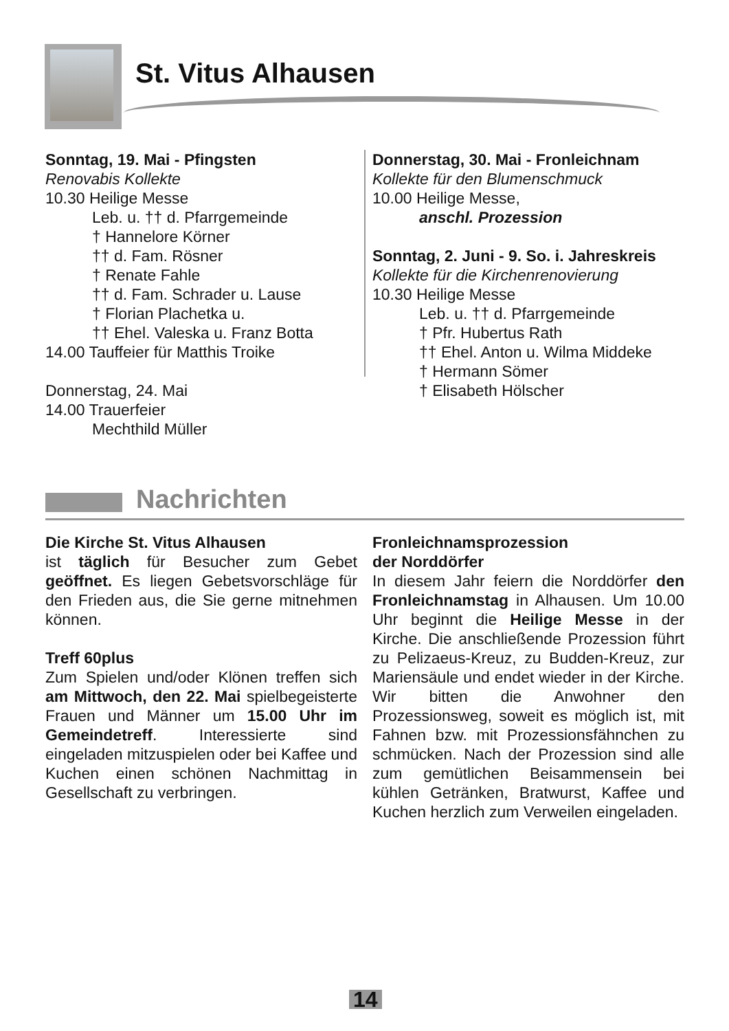St. Vitus Alhausen
Sonntag, 19. Mai - Pfingsten
Renovabis Kollekte
10.30 Heilige Messe
Leb. u. †† d. Pfarrgemeinde
† Hannelore Körner
†† d. Fam. Rösner
† Renate Fahle
†† d. Fam. Schrader u. Lause
† Florian Plachetka u.
†† Ehel. Valeska u. Franz Botta
14.00 Tauffeier für Matthis Troike
Donnerstag, 24. Mai
14.00 Trauerfeier
Mechthild Müller
Donnerstag, 30. Mai - Fronleichnam
Kollekte für den Blumenschmuck
10.00 Heilige Messe,
anschl. Prozession
Sonntag, 2. Juni - 9. So. i. Jahreskreis
Kollekte für die Kirchenrenovierung
10.30 Heilige Messe
Leb. u. †† d. Pfarrgemeinde
† Pfr. Hubertus Rath
†† Ehel. Anton u. Wilma Middeke
† Hermann Sömer
† Elisabeth Hölscher
Nachrichten
Die Kirche St. Vitus Alhausen
ist täglich für Besucher zum Gebet geöffnet. Es liegen Gebetsvorschläge für den Frieden aus, die Sie gerne mitnehmen können.
Treff 60plus
Zum Spielen und/oder Klönen treffen sich am Mittwoch, den 22. Mai spielbegeisterte Frauen und Männer um 15.00 Uhr im Gemeindetreff. Interessierte sind eingeladen mitzuspielen oder bei Kaffee und Kuchen einen schönen Nachmittag in Gesellschaft zu verbringen.
Fronleichnamsprozession
der Norddörfer
In diesem Jahr feiern die Norddörfer den Fronleichnamstag in Alhausen. Um 10.00 Uhr beginnt die Heilige Messe in der Kirche. Die anschließende Prozession führt zu Pelizaeus-Kreuz, zu Budden-Kreuz, zur Mariensäule und endet wieder in der Kirche. Wir bitten die Anwohner den Prozessionsweg, soweit es möglich ist, mit Fahnen bzw. mit Prozessionsfähnchen zu schmücken. Nach der Prozession sind alle zum gemütlichen Beisammensein bei kühlen Getränken, Bratwurst, Kaffee und Kuchen herzlich zum Verweilen eingeladen.
14